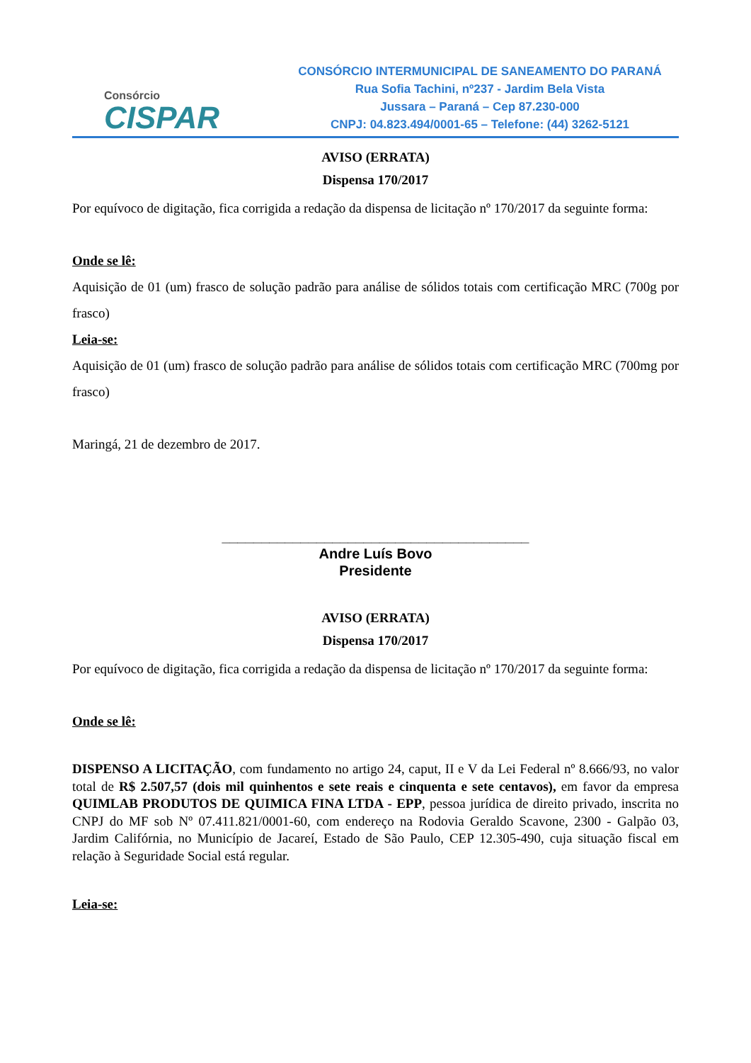Consórcio
CISPAR
CONSÓRCIO INTERMUNICIPAL DE SANEAMENTO DO PARANÁ
Rua Sofia Tachini, nº237 - Jardim Bela Vista
Jussara – Paraná – Cep 87.230-000
CNPJ: 04.823.494/0001-65 – Telefone: (44) 3262-5121
AVISO (ERRATA)
Dispensa 170/2017
Por equívoco de digitação, fica corrigida a redação da dispensa de licitação nº 170/2017 da seguinte forma:
Onde se lê:
Aquisição de 01 (um) frasco de solução padrão para análise de sólidos totais com certificação MRC (700g por frasco)
Leia-se:
Aquisição de 01 (um) frasco de solução padrão para análise de sólidos totais com certificação MRC (700mg por frasco)
Maringá, 21 de dezembro de 2017.
_______________________________________
Andre Luís Bovo
Presidente
AVISO (ERRATA)
Dispensa 170/2017
Por equívoco de digitação, fica corrigida a redação da dispensa de licitação nº 170/2017 da seguinte forma:
Onde se lê:
DISPENSO A LICITAÇÃO, com fundamento no artigo 24, caput, II e V da Lei Federal nº 8.666/93, no valor total de R$ 2.507,57 (dois mil quinhentos e sete reais e cinquenta e sete centavos), em favor da empresa QUIMLAB PRODUTOS DE QUIMICA FINA LTDA - EPP, pessoa jurídica de direito privado, inscrita no CNPJ do MF sob Nº 07.411.821/0001-60, com endereço na Rodovia Geraldo Scavone, 2300 - Galpão 03, Jardim Califórnia, no Município de Jacareí, Estado de São Paulo, CEP 12.305-490, cuja situação fiscal em relação à Seguridade Social está regular.
Leia-se: